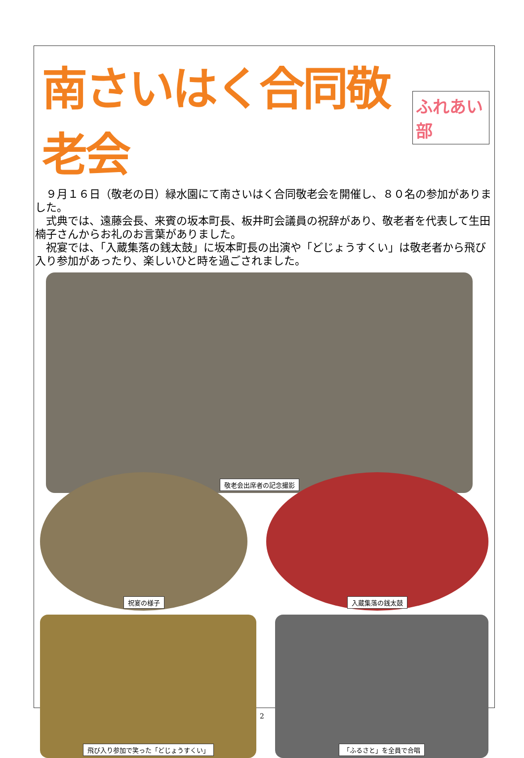南さいはく合同敬老会
ふれあい部
　９月１６日（敬老の日）緑水園にて南さいはく合同敬老会を開催し、８０名の参加がありました。
　式典では、遠藤会長、来賓の坂本町長、板井町会議員の祝辞があり、敬老者を代表して生田楠子さんからお礼のお言葉がありました。
　祝宴では、「入蔵集落の銭太鼓」に坂本町長の出演や「どじょうすくい」は敬老者から飛び入り参加があったり、楽しいひと時を過ごされました。
敬老会出席者の記念撮影
祝宴の様子 入蔵集落の銭太鼓
飛び入り参加で笑った「どじょうすくい」 「ふるさと」を全員で合唱
2